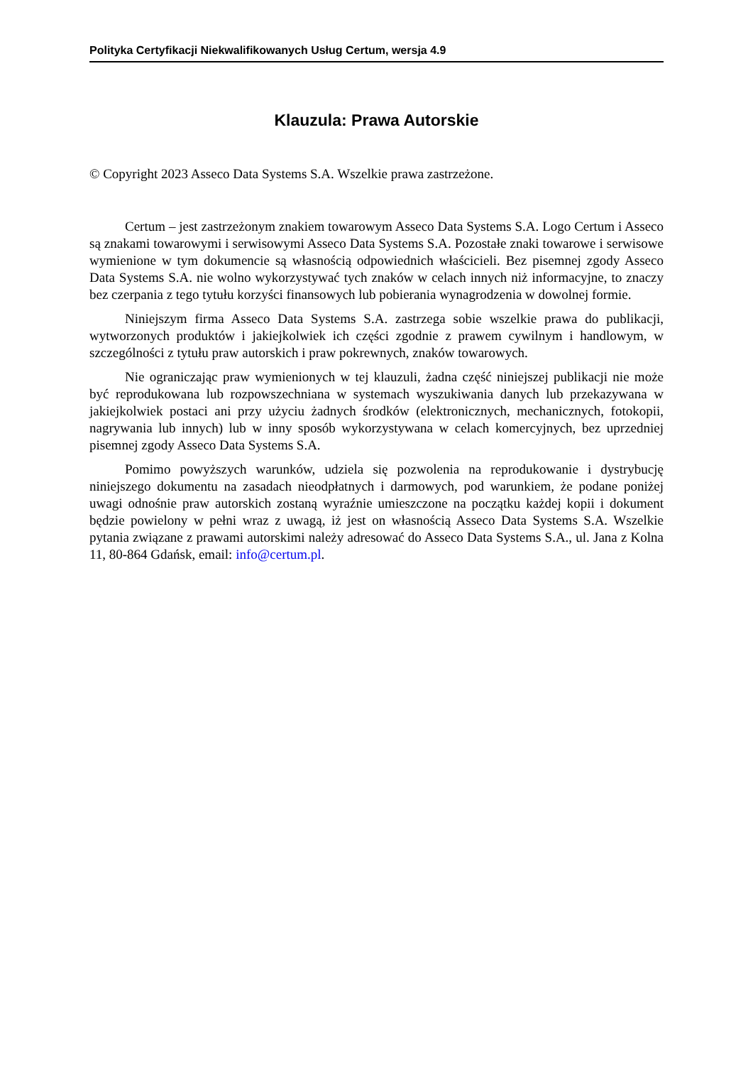Polityka Certyfikacji Niekwalifikowanych Usług Certum, wersja 4.9
Klauzula: Prawa Autorskie
© Copyright 2023 Asseco Data Systems S.A. Wszelkie prawa zastrzeżone.
Certum – jest zastrzeżonym znakiem towarowym Asseco Data Systems S.A. Logo Certum i Asseco są znakami towarowymi i serwisowymi Asseco Data Systems S.A. Pozostałe znaki towarowe i serwisowe wymienione w tym dokumencie są własnością odpowiednich właścicieli. Bez pisemnej zgody Asseco Data Systems S.A. nie wolno wykorzystywać tych znaków w celach innych niż informacyjne, to znaczy bez czerpania z tego tytułu korzyści finansowych lub pobierania wynagrodzenia w dowolnej formie.
Niniejszym firma Asseco Data Systems S.A. zastrzega sobie wszelkie prawa do publikacji, wytworzonych produktów i jakiejkolwiek ich części zgodnie z prawem cywilnym i handlowym, w szczególności z tytułu praw autorskich i praw pokrewnych, znaków towarowych.
Nie ograniczając praw wymienionych w tej klauzuli, żadna część niniejszej publikacji nie może być reprodukowana lub rozpowszechniana w systemach wyszukiwania danych lub przekazywana w jakiejkolwiek postaci ani przy użyciu żadnych środków (elektronicznych, mechanicznych, fotokopii, nagrywania lub innych) lub w inny sposób wykorzystywana w celach komercyjnych, bez uprzedniej pisemnej zgody Asseco Data Systems S.A.
Pomimo powyższych warunków, udziela się pozwolenia na reprodukowanie i dystrybucję niniejszego dokumentu na zasadach nieodpłatnych i darmowych, pod warunkiem, że podane poniżej uwagi odnośnie praw autorskich zostaną wyraźnie umieszczone na początku każdej kopii i dokument będzie powielony w pełni wraz z uwagą, iż jest on własnością Asseco Data Systems S.A. Wszelkie pytania związane z prawami autorskimi należy adresować do Asseco Data Systems S.A., ul. Jana z Kolna 11, 80-864 Gdańsk, email: info@certum.pl.